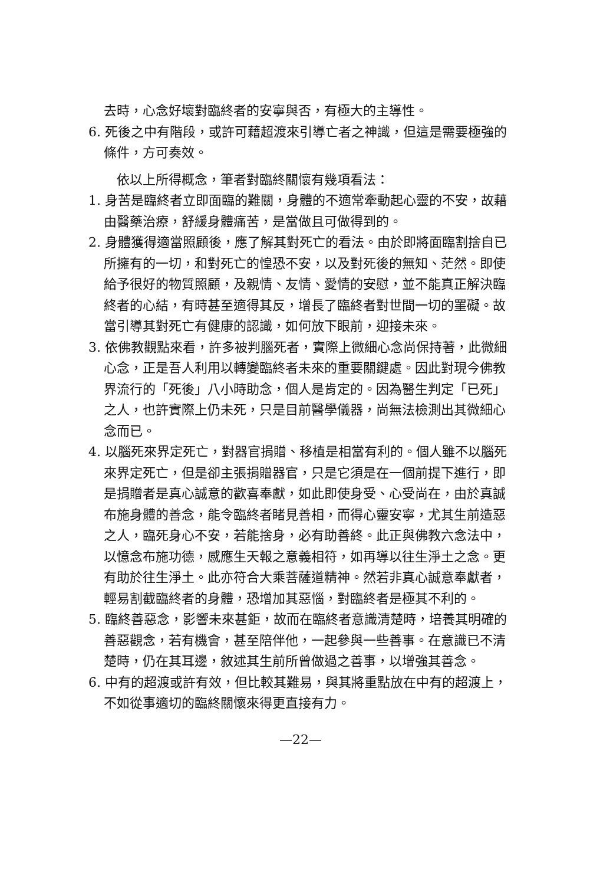去時，心念好壞對臨終者的安寧與否，有極大的主導性。
6. 死後之中有階段，或許可藉超渡來引導亡者之神識，但這是需要極強的條件，方可奏效。
依以上所得概念，筆者對臨終關懷有幾項看法：
1. 身苦是臨終者立即面臨的難關，身體的不適常牽動起心靈的不安，故藉由醫藥治療，舒緩身體痛苦，是當做且可做得到的。
2. 身體獲得適當照顧後，應了解其對死亡的看法。由於即將面臨割捨自已所擁有的一切，和對死亡的惶恐不安，以及對死後的無知、茫然。即使給予很好的物質照顧，及親情、友情、愛情的安慰，並不能真正解決臨終者的心結，有時甚至適得其反，增長了臨終者對世間一切的罣礙。故當引導其對死亡有健康的認識，如何放下眼前，迎接未來。
3. 依佛教觀點來看，許多被判腦死者，實際上微細心念尚保持著，此微細心念，正是吾人利用以轉變臨終者未來的重要關鍵處。因此對現今佛教界流行的「死後」八小時助念，個人是肯定的。因為醫生判定「已死」之人，也許實際上仍未死，只是目前醫學儀器，尚無法檢測出其微細心念而已。
4. 以腦死來界定死亡，對器官捐贈、移植是相當有利的。個人雖不以腦死來界定死亡，但是卻主張捐贈器官，只是它須是在一個前提下進行，即是捐贈者是真心誠意的歡喜奉獻，如此即使身受、心受尚在，由於真誠布施身體的善念，能令臨終者睹見善相，而得心靈安寧，尤其生前造惡之人，臨死身心不安，若能捨身，必有助善終。此正與佛教六念法中，以憶念布施功德，感應生天報之意義相符，如再導以往生淨土之念。更有助於往生淨土。此亦符合大乘菩薩道精神。然若非真心誠意奉獻者，輕易割截臨終者的身體，恐增加其惡惱，對臨終者是極其不利的。
5. 臨終善惡念，影響未來甚鉅，故而在臨終者意識清楚時，培養其明確的善惡觀念，若有機會，甚至陪伴他，一起參與一些善事。在意識已不清楚時，仍在其耳邊，敘述其生前所曾做過之善事，以增強其善念。
6. 中有的超渡或許有效，但比較其難易，與其將重點放在中有的超渡上，不如從事適切的臨終關懷來得更直接有力。
—22—